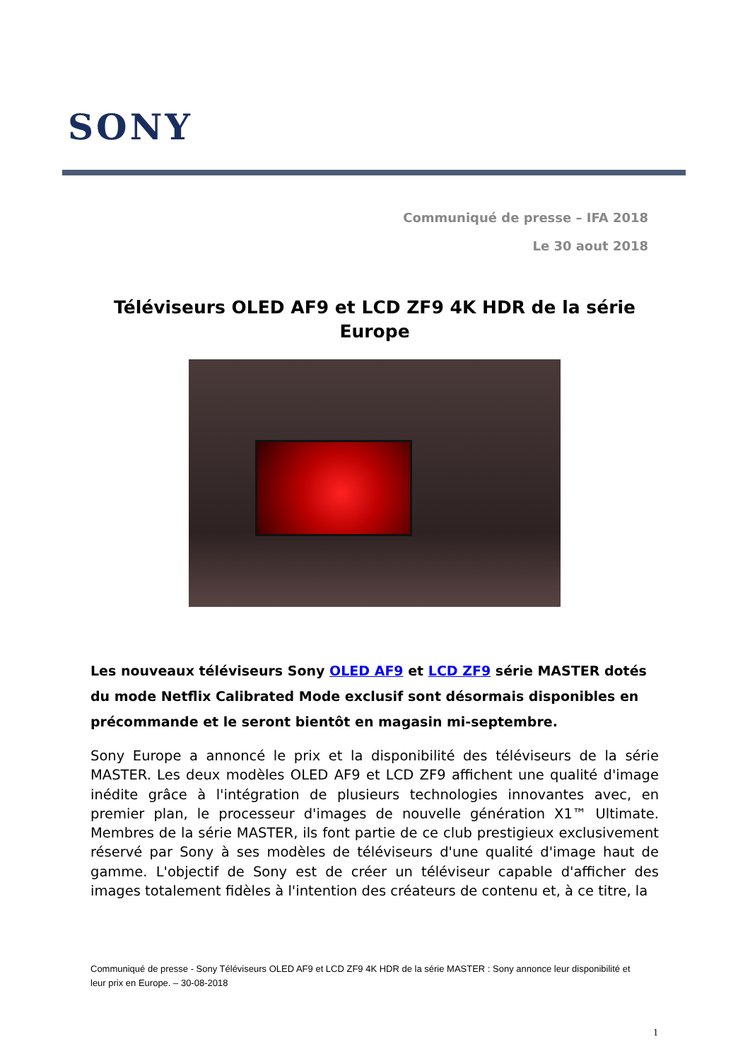SONY
Communiqué de presse – IFA 2018
Le 30 aout 2018
Téléviseurs OLED AF9 et LCD ZF9 4K HDR de la série Europe
Les nouveaux téléviseurs Sony OLED AF9 et LCD ZF9 série MASTER dotés du mode Netflix Calibrated Mode exclusif sont désormais disponibles en précommande et le seront bientôt en magasin mi-septembre.
Sony Europe a annoncé le prix et la disponibilité des téléviseurs de la série MASTER. Les deux modèles OLED AF9 et LCD ZF9 affichent une qualité d'image inédite grâce à l'intégration de plusieurs technologies innovantes avec, en premier plan, le processeur d'images de nouvelle génération X1™ Ultimate. Membres de la série MASTER, ils font partie de ce club prestigieux exclusivement réservé par Sony à ses modèles de téléviseurs d'une qualité d'image haut de gamme. L'objectif de Sony est de créer un téléviseur capable d'afficher des images totalement fidèles à l'intention des créateurs de contenu et, à ce titre, la
Communiqué de presse - Sony Téléviseurs OLED AF9 et LCD ZF9 4K HDR de la série MASTER : Sony annonce leur disponibilité et leur prix en Europe. – 30-08-2018
1